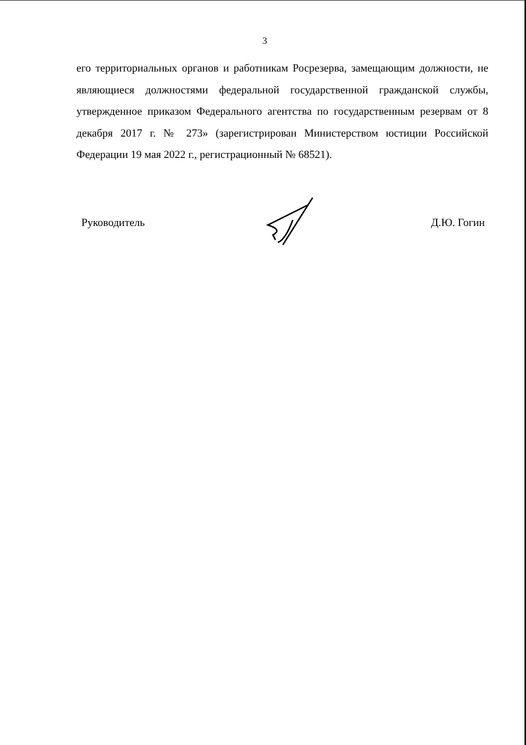3
его территориальных органов и работникам Росрезерва, замещающим должности, не являющиеся должностями федеральной государственной гражданской службы, утвержденное приказом Федерального агентства по государственным резервам от 8 декабря 2017 г. № 273» (зарегистрирован Министерством юстиции Российской Федерации 19 мая 2022 г., регистрационный № 68521).
Руководитель Д.Ю. Гогин